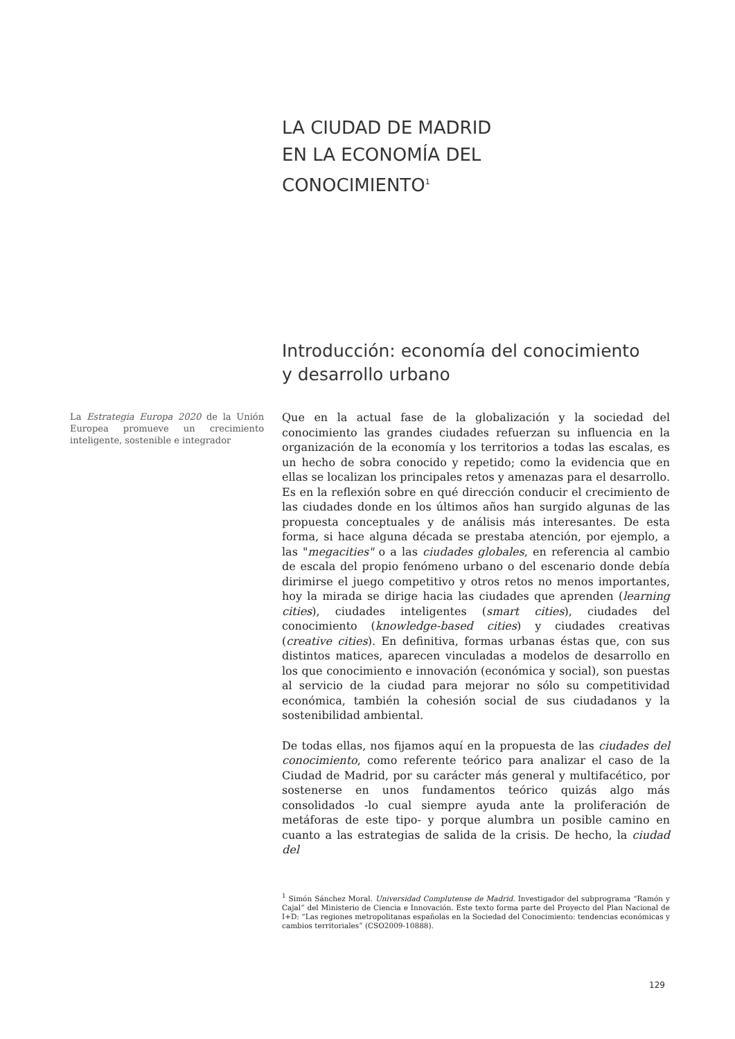LA CIUDAD DE MADRID
EN LA ECONOMÍA DEL
CONOCIMIENTO<sup>1</sup>
Introducción: economía del conocimiento
y desarrollo urbano
La Estrategia Europa 2020 de la Unión Europea promueve un crecimiento inteligente, sostenible e integrador
Que en la actual fase de la globalización y la sociedad del conocimiento las grandes ciudades refuerzan su influencia en la organización de la economía y los territorios a todas las escalas, es un hecho de sobra conocido y repetido; como la evidencia que en ellas se localizan los principales retos y amenazas para el desarrollo. Es en la reflexión sobre en qué dirección conducir el crecimiento de las ciudades donde en los últimos años han surgido algunas de las propuesta conceptuales y de análisis más interesantes. De esta forma, si hace alguna década se prestaba atención, por ejemplo, a las "megacities" o a las ciudades globales, en referencia al cambio de escala del propio fenómeno urbano o del escenario donde debía dirimirse el juego competitivo y otros retos no menos importantes, hoy la mirada se dirige hacia las ciudades que aprenden (learning cities), ciudades inteligentes (smart cities), ciudades del conocimiento (knowledge-based cities) y ciudades creativas (creative cities). En definitiva, formas urbanas éstas que, con sus distintos matices, aparecen vinculadas a modelos de desarrollo en los que conocimiento e innovación (económica y social), son puestas al servicio de la ciudad para mejorar no sólo su competitividad económica, también la cohesión social de sus ciudadanos y la sostenibilidad ambiental.
De todas ellas, nos fijamos aquí en la propuesta de las ciudades del conocimiento, como referente teórico para analizar el caso de la Ciudad de Madrid, por su carácter más general y multifacético, por sostenerse en unos fundamentos teórico quizás algo más consolidados -lo cual siempre ayuda ante la proliferación de metáforas de este tipo- y porque alumbra un posible camino en cuanto a las estrategias de salida de la crisis. De hecho, la ciudad del
<sup>1</sup> Simón Sánchez Moral. Universidad Complutense de Madrid. Investigador del subprograma “Ramón y Cajal” del Ministerio de Ciencia e Innovación. Este texto forma parte del Proyecto del Plan Nacional de I+D: “Las regiones metropolitanas españolas en la Sociedad del Conocimiento: tendencias económicas y cambios territoriales” (CSO2009-10888).
129